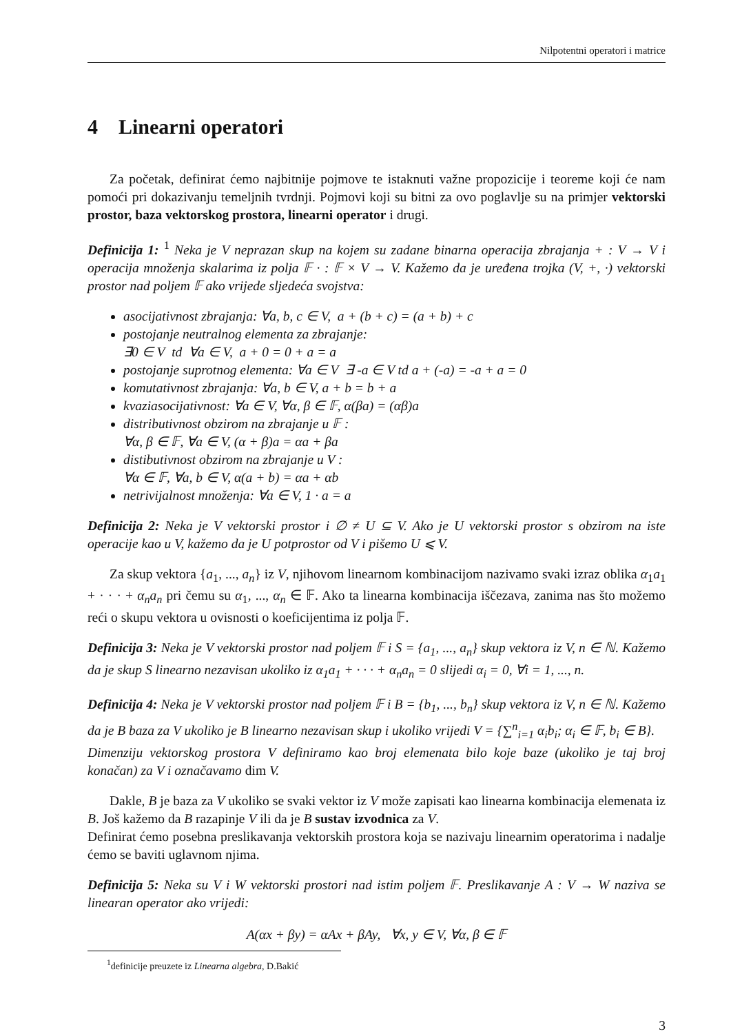Nilpotentni operatori i matrice
4 Linearni operatori
Za početak, definirat ćemo najbitnije pojmove te istaknuti važne propozicije i teoreme koji će nam pomoći pri dokazivanju temeljnih tvrdnji. Pojmovi koji su bitni za ovo poglavlje su na primjer vektorski prostor, baza vektorskog prostora, linearni operator i drugi.
Definicija 1: <sup>1</sup> Neka je V neprazan skup na kojem su zadane binarna operacija zbrajanja + : V → V i operacija množenja skalarima iz polja 𝔽 · : 𝔽 × V → V. Kažemo da je uređena trojka (V, +, ·) vektorski prostor nad poljem 𝔽 ako vrijede sljedeća svojstva:
asocijativnost zbrajanja: ∀a, b, c ∈ V, a + (b + c) = (a + b) + c
postojanje neutralnog elementa za zbrajanje:
∃0 ∈ V td ∀a ∈ V, a + 0 = 0 + a = a
postojanje suprotnog elementa: ∀a ∈ V ∃ -a ∈ V td a + (-a) = -a + a = 0
komutativnost zbrajanja: ∀a, b ∈ V, a + b = b + a
kvaziasocijativnost: ∀a ∈ V, ∀α, β ∈ 𝔽, α(βa) = (αβ)a
distributivnost obzirom na zbrajanje u 𝔽 :
∀α, β ∈ 𝔽, ∀a ∈ V, (α + β)a = αa + βa
distibutivnost obzirom na zbrajanje u V :
∀α ∈ 𝔽, ∀a, b ∈ V, α(a + b) = αa + αb
netrivijalnost množenja: ∀a ∈ V, 1 · a = a
Definicija 2: Neka je V vektorski prostor i ∅ ≠ U ⊆ V. Ako je U vektorski prostor s obzirom na iste operacije kao u V, kažemo da je U potprostor od V i pišemo U ⩽ V.
Za skup vektora {a<sub>1</sub>, ..., a<sub>n</sub>} iz V, njihovom linearnom kombinacijom nazivamo svaki izraz oblika α<sub>1</sub>a<sub>1</sub> + · · · + α<sub>n</sub>a<sub>n</sub> pri čemu su α<sub>1</sub>, ..., α<sub>n</sub> ∈ 𝔽. Ako ta linearna kombinacija iščezava, zanima nas što možemo reći o skupu vektora u ovisnosti o koeficijentima iz polja 𝔽.
Definicija 3: Neka je V vektorski prostor nad poljem 𝔽 i S = {a<sub>1</sub>, ..., a<sub>n</sub>} skup vektora iz V, n ∈ ℕ. Kažemo da je skup S linearno nezavisan ukoliko iz α<sub>1</sub>a<sub>1</sub> + · · · + α<sub>n</sub>a<sub>n</sub> = 0 slijedi α<sub>i</sub> = 0, ∀i = 1, ..., n.
Definicija 4: Neka je V vektorski prostor nad poljem 𝔽 i B = {b<sub>1</sub>, ..., b<sub>n</sub>} skup vektora iz V, n ∈ ℕ. Kažemo da je B baza za V ukoliko je B linearno nezavisan skup i ukoliko vrijedi V = {∑<sup>n</sup><sub>i=1</sub> α<sub>i</sub>b<sub>i</sub>; α<sub>i</sub> ∈ 𝔽, b<sub>i</sub> ∈ B}.
Dimenziju vektorskog prostora V definiramo kao broj elemenata bilo koje baze (ukoliko je taj broj konačan) za V i označavamo dim V.
Dakle, B je baza za V ukoliko se svaki vektor iz V može zapisati kao linearna kombinacija elemenata iz B. Još kažemo da B razapinje V ili da je B sustav izvodnica za V.
Definirat ćemo posebna preslikavanja vektorskih prostora koja se nazivaju linearnim operatorima i nadalje ćemo se baviti uglavnom njima.
Definicija 5: Neka su V i W vektorski prostori nad istim poljem 𝔽. Preslikavanje A : V → W naziva se linearan operator ako vrijedi:
A(αx + βy) = αAx + βAy, ∀x, y ∈ V, ∀α, β ∈ 𝔽
<sup>1</sup> definicije preuzete iz Linearna algebra, D.Bakić
3